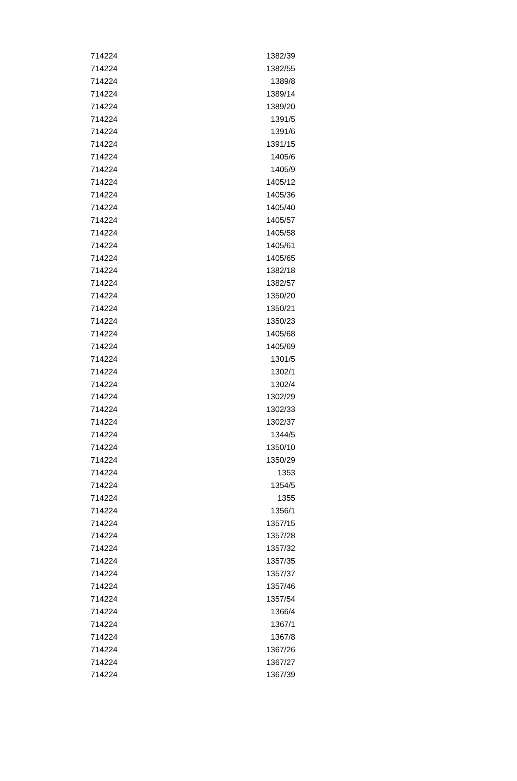| 714224 | 1382/39 |
| 714224 | 1382/55 |
| 714224 | 1389/8 |
| 714224 | 1389/14 |
| 714224 | 1389/20 |
| 714224 | 1391/5 |
| 714224 | 1391/6 |
| 714224 | 1391/15 |
| 714224 | 1405/6 |
| 714224 | 1405/9 |
| 714224 | 1405/12 |
| 714224 | 1405/36 |
| 714224 | 1405/40 |
| 714224 | 1405/57 |
| 714224 | 1405/58 |
| 714224 | 1405/61 |
| 714224 | 1405/65 |
| 714224 | 1382/18 |
| 714224 | 1382/57 |
| 714224 | 1350/20 |
| 714224 | 1350/21 |
| 714224 | 1350/23 |
| 714224 | 1405/68 |
| 714224 | 1405/69 |
| 714224 | 1301/5 |
| 714224 | 1302/1 |
| 714224 | 1302/4 |
| 714224 | 1302/29 |
| 714224 | 1302/33 |
| 714224 | 1302/37 |
| 714224 | 1344/5 |
| 714224 | 1350/10 |
| 714224 | 1350/29 |
| 714224 | 1353 |
| 714224 | 1354/5 |
| 714224 | 1355 |
| 714224 | 1356/1 |
| 714224 | 1357/15 |
| 714224 | 1357/28 |
| 714224 | 1357/32 |
| 714224 | 1357/35 |
| 714224 | 1357/37 |
| 714224 | 1357/46 |
| 714224 | 1357/54 |
| 714224 | 1366/4 |
| 714224 | 1367/1 |
| 714224 | 1367/8 |
| 714224 | 1367/26 |
| 714224 | 1367/27 |
| 714224 | 1367/39 |